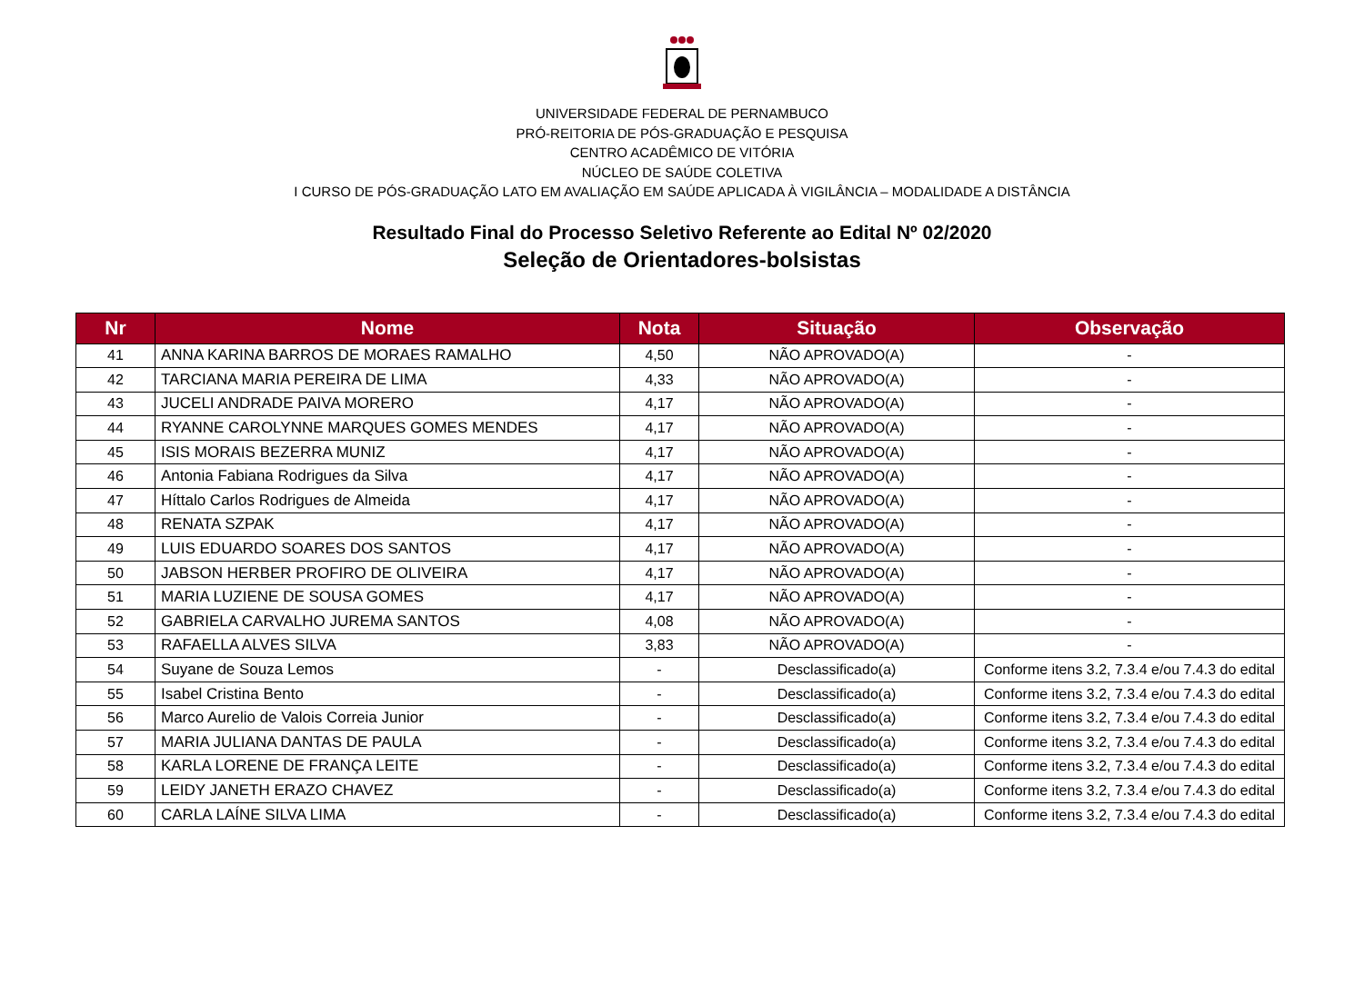UNIVERSIDADE FEDERAL DE PERNAMBUCO
PRÓ-REITORIA DE PÓS-GRADUAÇÃO E PESQUISA
CENTRO ACADÊMICO DE VITÓRIA
NÚCLEO DE SAÚDE COLETIVA
I CURSO DE PÓS-GRADUAÇÃO LATO EM AVALIAÇÃO EM SAÚDE APLICADA À VIGILÂNCIA – MODALIDADE A DISTÂNCIA
Resultado Final do Processo Seletivo Referente ao Edital Nº 02/2020
Seleção de Orientadores-bolsistas
| Nr | Nome | Nota | Situação | Observação |
| --- | --- | --- | --- | --- |
| 41 | ANNA KARINA BARROS DE MORAES RAMALHO | 4,50 | NÃO APROVADO(A) | - |
| 42 | TARCIANA MARIA PEREIRA DE LIMA | 4,33 | NÃO APROVADO(A) | - |
| 43 | JUCELI ANDRADE PAIVA MORERO | 4,17 | NÃO APROVADO(A) | - |
| 44 | RYANNE CAROLYNNE MARQUES GOMES MENDES | 4,17 | NÃO APROVADO(A) | - |
| 45 | ISIS MORAIS BEZERRA MUNIZ | 4,17 | NÃO APROVADO(A) | - |
| 46 | Antonia Fabiana Rodrigues da Silva | 4,17 | NÃO APROVADO(A) | - |
| 47 | Híttalo Carlos Rodrigues de Almeida | 4,17 | NÃO APROVADO(A) | - |
| 48 | RENATA SZPAK | 4,17 | NÃO APROVADO(A) | - |
| 49 | LUIS EDUARDO SOARES DOS SANTOS | 4,17 | NÃO APROVADO(A) | - |
| 50 | JABSON HERBER PROFIRO DE OLIVEIRA | 4,17 | NÃO APROVADO(A) | - |
| 51 | MARIA LUZIENE DE SOUSA GOMES | 4,17 | NÃO APROVADO(A) | - |
| 52 | GABRIELA CARVALHO JUREMA SANTOS | 4,08 | NÃO APROVADO(A) | - |
| 53 | RAFAELLA ALVES SILVA | 3,83 | NÃO APROVADO(A) | - |
| 54 | Suyane de Souza Lemos | - | Desclassificado(a) | Conforme itens 3.2, 7.3.4 e/ou 7.4.3 do edital |
| 55 | Isabel Cristina Bento | - | Desclassificado(a) | Conforme itens 3.2, 7.3.4 e/ou 7.4.3 do edital |
| 56 | Marco Aurelio de Valois Correia Junior | - | Desclassificado(a) | Conforme itens 3.2, 7.3.4 e/ou 7.4.3 do edital |
| 57 | MARIA JULIANA DANTAS DE PAULA | - | Desclassificado(a) | Conforme itens 3.2, 7.3.4 e/ou 7.4.3 do edital |
| 58 | KARLA LORENE DE FRANÇA LEITE | - | Desclassificado(a) | Conforme itens 3.2, 7.3.4 e/ou 7.4.3 do edital |
| 59 | LEIDY JANETH ERAZO CHAVEZ | - | Desclassificado(a) | Conforme itens 3.2, 7.3.4 e/ou 7.4.3 do edital |
| 60 | CARLA LAÍNE SILVA LIMA | - | Desclassificado(a) | Conforme itens 3.2, 7.3.4 e/ou 7.4.3 do edital |